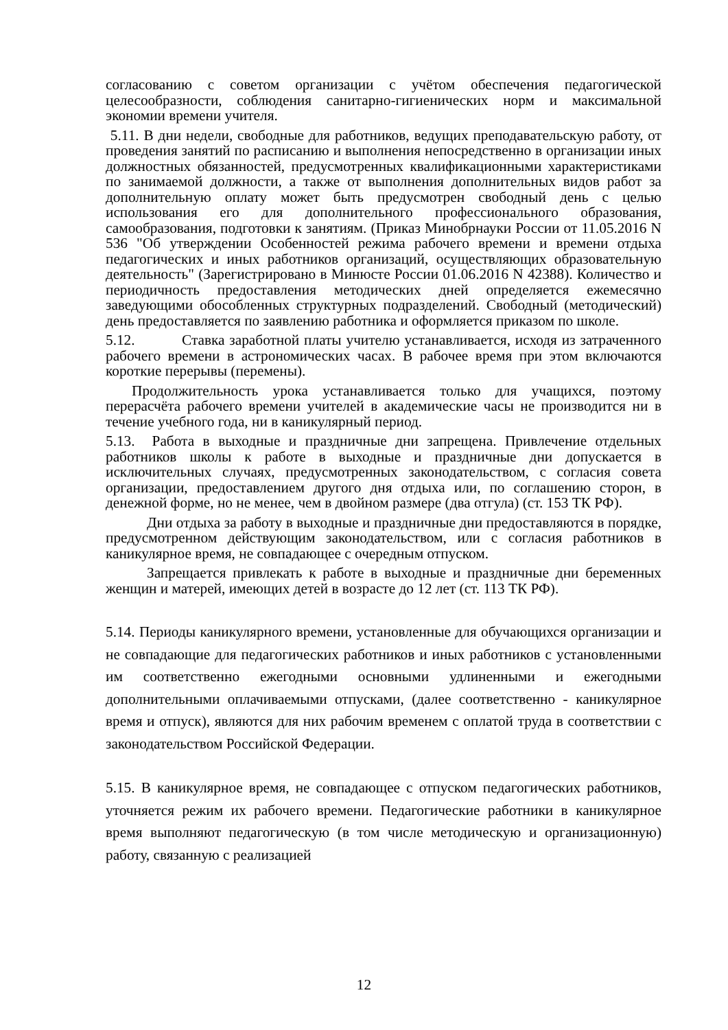согласованию с советом организации с учётом обеспечения педагогической целесообразности, соблюдения санитарно-гигиенических норм и максимальной экономии времени учителя.
5.11. В дни недели, свободные для работников, ведущих преподавательскую работу, от проведения занятий по расписанию и выполнения непосредственно в организации иных должностных обязанностей, предусмотренных квалификационными характеристиками по занимаемой должности, а также от выполнения дополнительных видов работ за дополнительную оплату может быть предусмотрен свободный день с целью использования его для дополнительного профессионального образования, самообразования, подготовки к занятиям. (Приказ Минобрнауки России от 11.05.2016 N 536 "Об утверждении Особенностей режима рабочего времени и времени отдыха педагогических и иных работников организаций, осуществляющих образовательную деятельность" (Зарегистрировано в Минюсте России 01.06.2016 N 42388). Количество и периодичность предоставления методических дней определяется ежемесячно заведующими обособленных структурных подразделений. Свободный (методический) день предоставляется по заявлению работника и оформляется приказом по школе.
5.12. Ставка заработной платы учителю устанавливается, исходя из затраченного рабочего времени в астрономических часах. В рабочее время при этом включаются короткие перерывы (перемены).
Продолжительность урока устанавливается только для учащихся, поэтому перерасчёта рабочего времени учителей в академические часы не производится ни в течение учебного года, ни в каникулярный период.
5.13. Работа в выходные и праздничные дни запрещена. Привлечение отдельных работников школы к работе в выходные и праздничные дни допускается в исключительных случаях, предусмотренных законодательством, с согласия совета организации, предоставлением другого дня отдыха или, по соглашению сторон, в денежной форме, но не менее, чем в двойном размере (два отгула) (ст. 153 ТК РФ).
Дни отдыха за работу в выходные и праздничные дни предоставляются в порядке, предусмотренном действующим законодательством, или с согласия работников в каникулярное время, не совпадающее с очередным отпуском.
Запрещается привлекать к работе в выходные и праздничные дни беременных женщин и матерей, имеющих детей в возрасте до 12 лет (ст. 113 ТК РФ).
5.14. Периоды каникулярного времени, установленные для обучающихся организации и не совпадающие для педагогических работников и иных работников с установленными им соответственно ежегодными основными удлиненными и ежегодными дополнительными оплачиваемыми отпусками, (далее соответственно - каникулярное время и отпуск), являются для них рабочим временем с оплатой труда в соответствии с законодательством Российской Федерации.
5.15. В каникулярное время, не совпадающее с отпуском педагогических работников, уточняется режим их рабочего времени. Педагогические работники в каникулярное время выполняют педагогическую (в том числе методическую и организационную) работу, связанную с реализацией
12